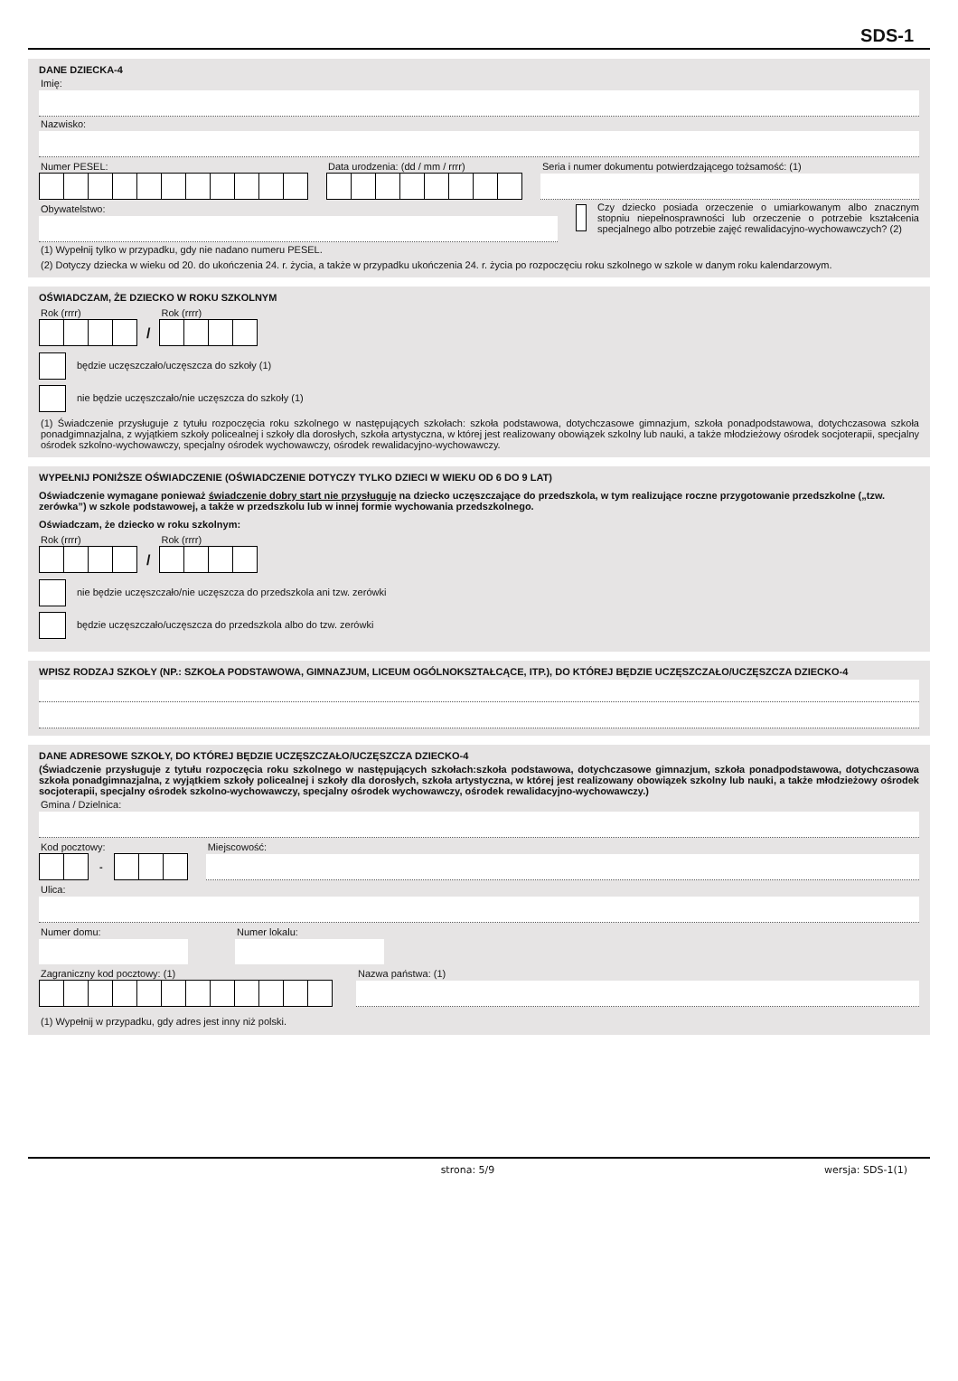SDS-1
DANE DZIECKA-4
Imię:
Nazwisko:
Numer PESEL: Data urodzenia: (dd / mm / rrrr)
Seria i numer dokumentu potwierdzającego tożsamość: (1)
Obywatelstwo:
(1) Wypełnij tylko w przypadku, gdy nie nadano numeru PESEL.
Czy dziecko posiada orzeczenie o umiarkowanym albo znacznym stopniu niepełnosprawności lub orzeczenie o potrzebie kształcenia specjalnego albo potrzebie zajęć rewalidacyjno-wychowawczych? (2)
(2) Dotyczy dziecka w wieku od 20. do ukończenia 24. r. życia, a także w przypadku ukończenia 24. r. życia po rozpoczęciu roku szkolnego w szkole w danym roku kalendarzowym.
OŚWIADCZAM, ŻE DZIECKO W ROKU SZKOLNYM
Rok (rrrr)
/
Rok (rrrr)
będzie uczęszczało/uczęszcza do szkoły (1)
nie będzie uczęszczało/nie uczęszcza do szkoły (1)
(1) Świadczenie przysługuje z tytułu rozpoczęcia roku szkolnego w następujących szkołach: szkoła podstawowa, dotychczasowe gimnazjum, szkoła ponadpodstawowa, dotychczasowa szkoła ponadgimnazjalna, z wyjątkiem szkoły policealnej i szkoły dla dorosłych, szkoła artystyczna, w której jest realizowany obowiązek szkolny lub nauki, a także młodzieżowy ośrodek socjoterapii, specjalny ośrodek szkolno-wychowawczy, specjalny ośrodek wychowawczy, ośrodek rewalidacyjno-wychowawczy.
WYPEŁNIJ PONIŻSZE OŚWIADCZENIE (OŚWIADCZENIE DOTYCZY TYLKO DZIECI W WIEKU OD 6 DO 9 LAT)
Oświadczenie wymagane ponieważ świadczenie dobry start nie przysługuje na dziecko uczęszczające do przedszkola, w tym realizujące roczne przygotowanie przedszkolne („tzw. zerówka”) w szkole podstawowej, a także w przedszkolu lub w innej formie wychowania przedszkolnego.
Oświadczam, że dziecko w roku szkolnym:
Rok (rrrr)
/
Rok (rrrr)
nie będzie uczęszczało/nie uczęszcza do przedszkola ani tzw. zerówki
będzie uczęszczało/uczęszcza do przedszkola albo do tzw. zerówki
WPISZ RODZAJ SZKOŁY (NP.: SZKOŁA PODSTAWOWA, GIMNAZJUM, LICEUM OGÓLNOKSZTAŁCĄCE, ITP.), DO KTÓREJ BĘDZIE UCZĘSZCZAŁO/UCZĘSZCZA DZIECKO-4
DANE ADRESOWE SZKOŁY, DO KTÓREJ BĘDZIE UCZĘSZCZAŁO/UCZĘSZCZA DZIECKO-4
(Świadczenie przysługuje z tytułu rozpoczęcia roku szkolnego w następujących szkołach:szkoła podstawowa, dotychczasowe gimnazjum, szkoła ponadpodstawowa, dotychczasowa szkoła ponadgimnazjalna, z wyjątkiem szkoły policealnej i szkoły dla dorosłych, szkoła artystyczna, w której jest realizowany obowiązek szkolny lub nauki, a także młodzieżowy ośrodek socjoterapii, specjalny ośrodek szkolno-wychowawczy, specjalny ośrodek wychowawczy, ośrodek rewalidacyjno-wychowawczy.)
Gmina / Dzielnica:
Kod pocztowy:
-
Miejscowość:
Ulica:
Numer domu: Numer lokalu:
Zagraniczny kod pocztowy: (1) Nazwa państwa: (1)
(1) Wypełnij w przypadku, gdy adres jest inny niż polski.
strona: 5/9 wersja: SDS-1(1)